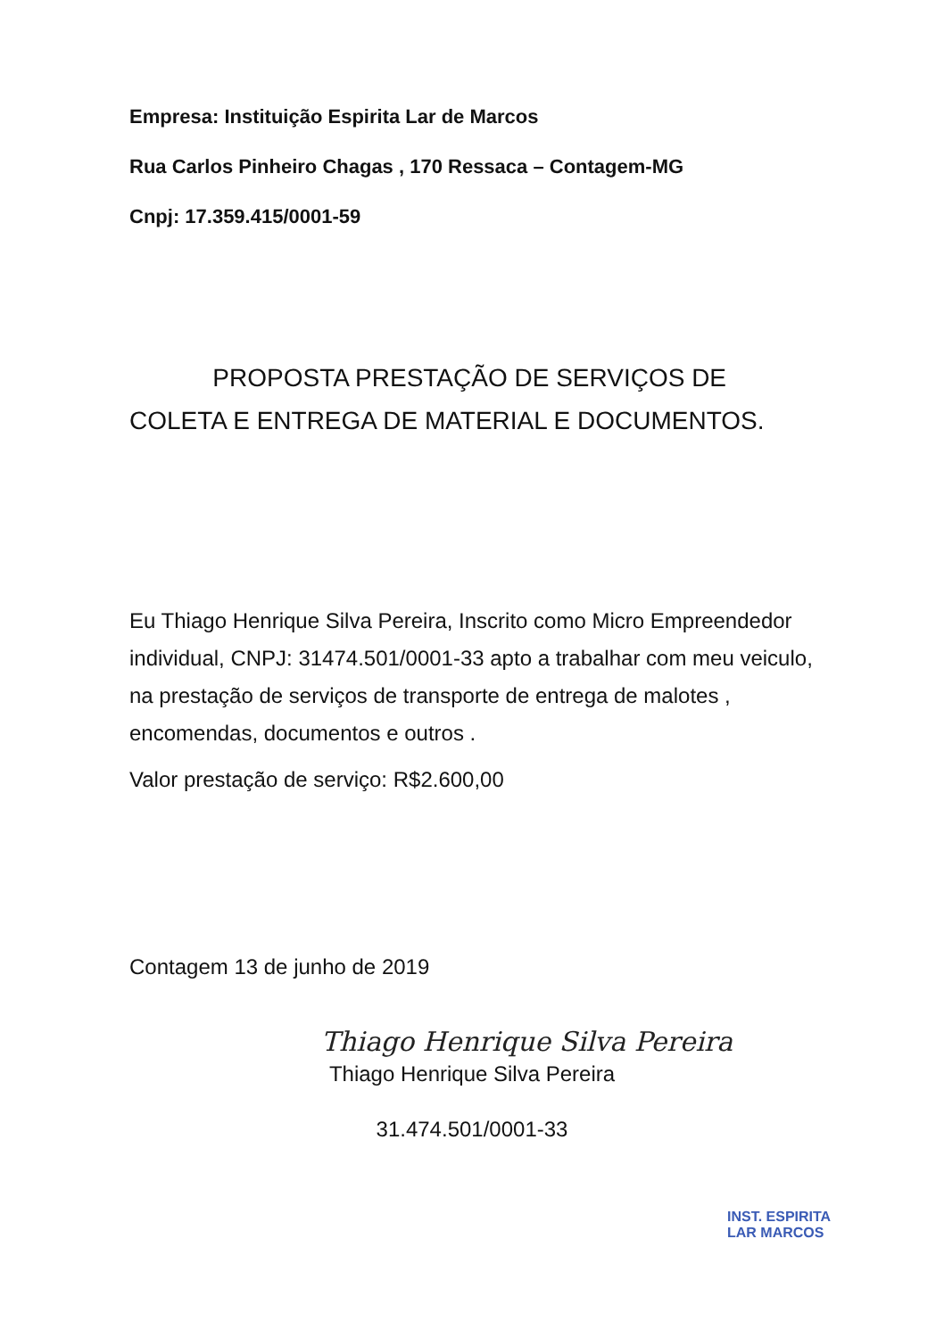Empresa: Instituição Espirita Lar de Marcos
Rua Carlos Pinheiro Chagas , 170 Ressaca – Contagem-MG
Cnpj: 17.359.415/0001-59
PROPOSTA PRESTAÇÃO DE SERVIÇOS DE COLETA E ENTREGA DE MATERIAL E DOCUMENTOS.
Eu Thiago Henrique Silva Pereira, Inscrito como Micro Empreendedor individual, CNPJ: 31474.501/0001-33 apto a trabalhar com meu veiculo, na prestação de serviços de transporte de entrega de malotes , encomendas, documentos e outros .
Valor prestação de serviço: R$2.600,00
Contagem 13 de junho de 2019
Thiago Henrique Silva Pereira
Thiago Henrique Silva Pereira
31.474.501/0001-33
INST. ESPIRITA
LAR MARCOS